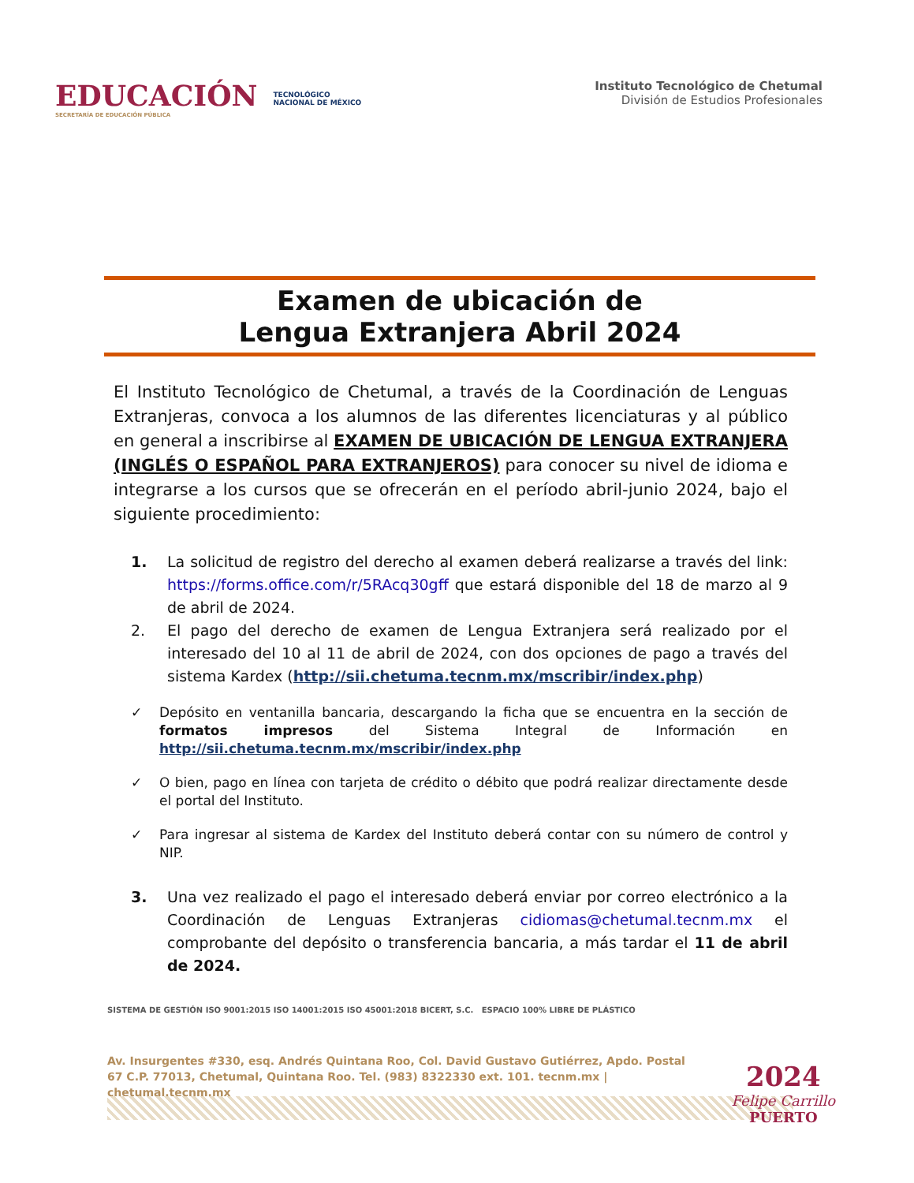EDUCACIÓN
SECRETARÍA DE EDUCACIÓN PÚBLICA
TECNOLÓGICO
NACIONAL DE MÉXICO
Instituto Tecnológico de Chetumal
División de Estudios Profesionales
Examen de ubicación de
Lengua Extranjera Abril 2024
El Instituto Tecnológico de Chetumal, a través de la Coordinación de Lenguas Extranjeras, convoca a los alumnos de las diferentes licenciaturas y al público en general a inscribirse al EXAMEN DE UBICACIÓN DE LENGUA EXTRANJERA (INGLÉS O ESPAÑOL PARA EXTRANJEROS) para conocer su nivel de idioma e integrarse a los cursos que se ofrecerán en el período abril-junio 2024, bajo el siguiente procedimiento:
1. La solicitud de registro del derecho al examen deberá realizarse a través del link: https://forms.office.com/r/5RAcq30gff que estará disponible del 18 de marzo al 9 de abril de 2024.
2. El pago del derecho de examen de Lengua Extranjera será realizado por el interesado del 10 al 11 de abril de 2024, con dos opciones de pago a través del sistema Kardex (http://sii.chetuma.tecnm.mx/mscribir/index.php)
✓ Depósito en ventanilla bancaria, descargando la ficha que se encuentra en la sección de formatos impresos del Sistema Integral de Información en http://sii.chetuma.tecnm.mx/mscribir/index.php
✓ O bien, pago en línea con tarjeta de crédito o débito que podrá realizar directamente desde el portal del Instituto.
✓ Para ingresar al sistema de Kardex del Instituto deberá contar con su número de control y NIP.
3. Una vez realizado el pago el interesado deberá enviar por correo electrónico a la Coordinación de Lenguas Extranjeras cidiomas@chetumal.tecnm.mx el comprobante del depósito o transferencia bancaria, a más tardar el 11 de abril de 2024.
SISTEMA DE GESTIÓN ISO 9001:2015 ISO 14001:2015 ISO 45001:2018 BICERT, S.C. ESPACIO 100% LIBRE DE PLÁSTICO
Av. Insurgentes #330, esq. Andrés Quintana Roo, Col. David Gustavo Gutiérrez, Apdo. Postal 67 C.P. 77013, Chetumal, Quintana Roo. Tel. (983) 8322330 ext. 101. tecnm.mx | chetumal.tecnm.mx
2024
Felipe Carrillo
PUERTO